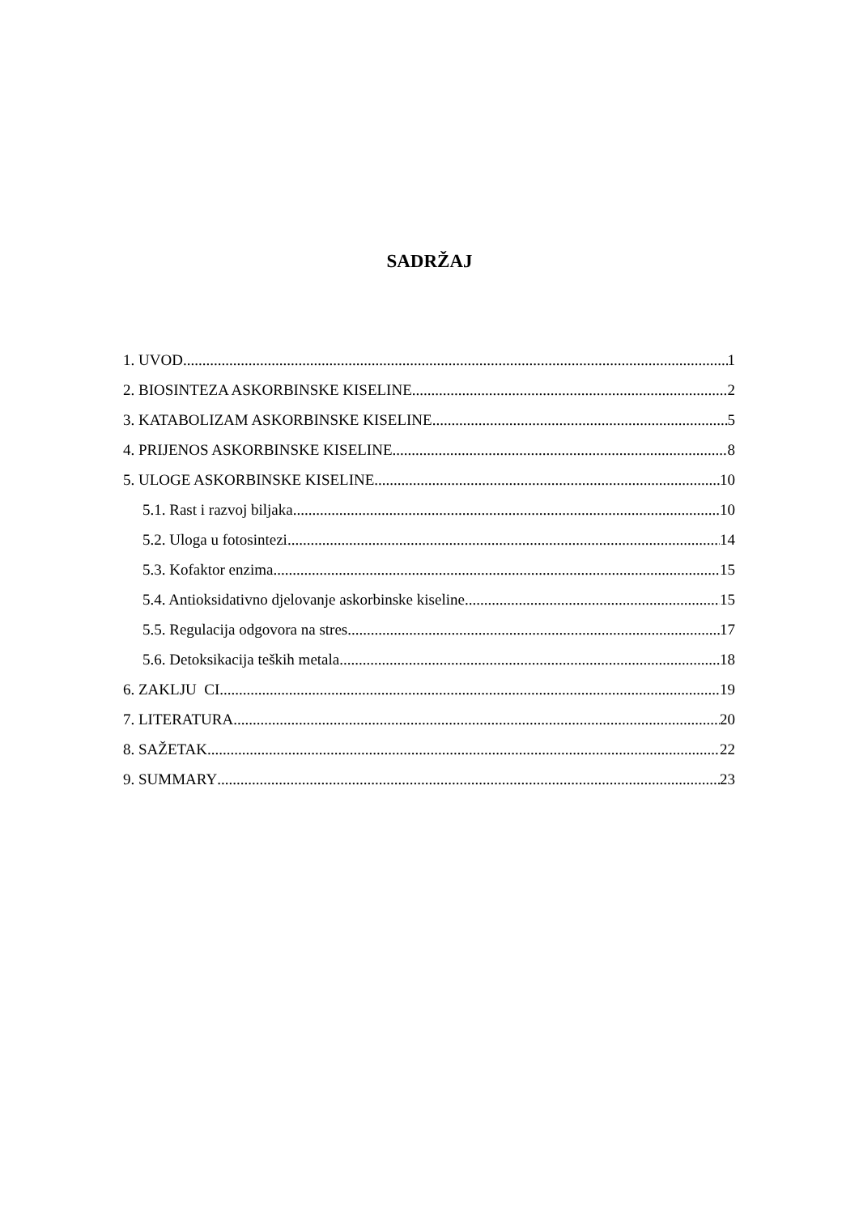SADRŽAJ
1. UVOD 1
2. BIOSINTEZA ASKORBINSKE KISELINE 2
3. KATABOLIZAM ASKORBINSKE KISELINE 5
4. PRIJENOS ASKORBINSKE KISELINE 8
5. ULOGE ASKORBINSKE KISELINE 10
5.1. Rast i razvoj biljaka 10
5.2. Uloga u fotosintezi 14
5.3. Kofaktor enzima 15
5.4. Antioksidativno djelovanje askorbinske kiseline 15
5.5. Regulacija odgovora na stres 17
5.6. Detoksikacija teških metala 18
6. ZAKLJU CI 19
7. LITERATURA 20
8. SAŽETAK 22
9. SUMMARY 23